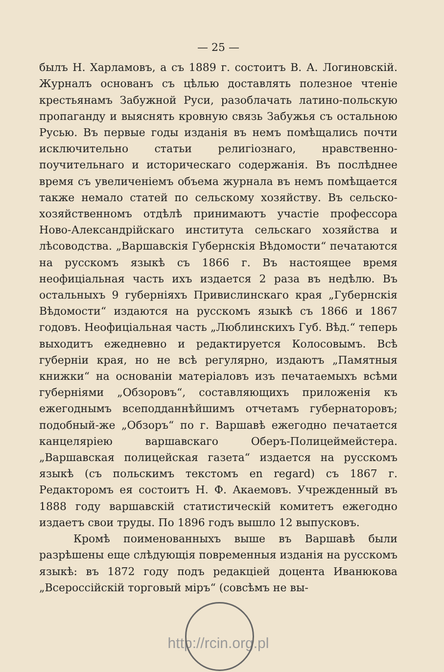— 25 —
былъ Н. Харламовъ, а съ 1889 г. состоитъ В. А. Логиновскій. Журналъ основанъ съ цѣлью доставлять полезное чтеніе крестьянамъ Забужной Руси, разоблачать латино-польскую пропаганду и выяснять кровную связь Забужья съ остальною Русью. Въ первые годы изданія въ немъ помѣщались почти исключительно статьи религіознаго, нравственно-поучительнаго и историческаго содержанія. Въ послѣднее время съ увеличеніемъ объема журнала въ немъ помѣщается также немало статей по сельскому хозяйству. Въ сельско-хозяйственномъ отдѣлѣ принимаютъ участіе профессора Ново-Александрійскаго института сельскаго хозяйства и лѣсоводства. „Варшавскія Губернскія Вѣдомости“ печатаются на русскомъ языкѣ съ 1866 г. Въ настоящее время неофиціальная часть ихъ издается 2 раза въ недѣлю. Въ остальныхъ 9 губерніяхъ Привислинскаго края „Губернскія Вѣдомости“ издаются на русскомъ языкѣ съ 1866 и 1867 годовъ. Неофиціальная часть „Люблинскихъ Губ. Вѣд.“ теперь выходитъ ежедневно и редактируется Колосовымъ. Всѣ губерніи края, но не всѣ регулярно, издаютъ „Памятныя книжки“ на основаніи матеріаловъ изъ печатаемыхъ всѣми губерніями „Обзоровъ“, составляющихъ приложенія къ ежегоднымъ всеподданнѣйшимъ отчетамъ губернаторовъ; подобный-же „Обзоръ“ по г. Варшавѣ ежегодно печатается канцеляріею варшавскаго Оберъ-Полицеймейстера. „Варшавская полицейская газета“ издается на русскомъ языкѣ (съ польскимъ текстомъ en regard) съ 1867 г. Редакторомъ ея состоитъ Н. Ф. Акаемовъ. Учрежденный въ 1888 году варшавскій статистическій комитетъ ежегодно издаетъ свои труды. По 1896 годъ вышло 12 выпусковъ.
Кромѣ поименованныхъ выше въ Варшавѣ были разрѣшены еще слѣдующія повременныя изданія на русскомъ языкѣ: въ 1872 году подъ редакціей доцента Иванюкова „Всероссійскій торговый міръ“ (совсѣмъ не вы-
http://rcin.org.pl